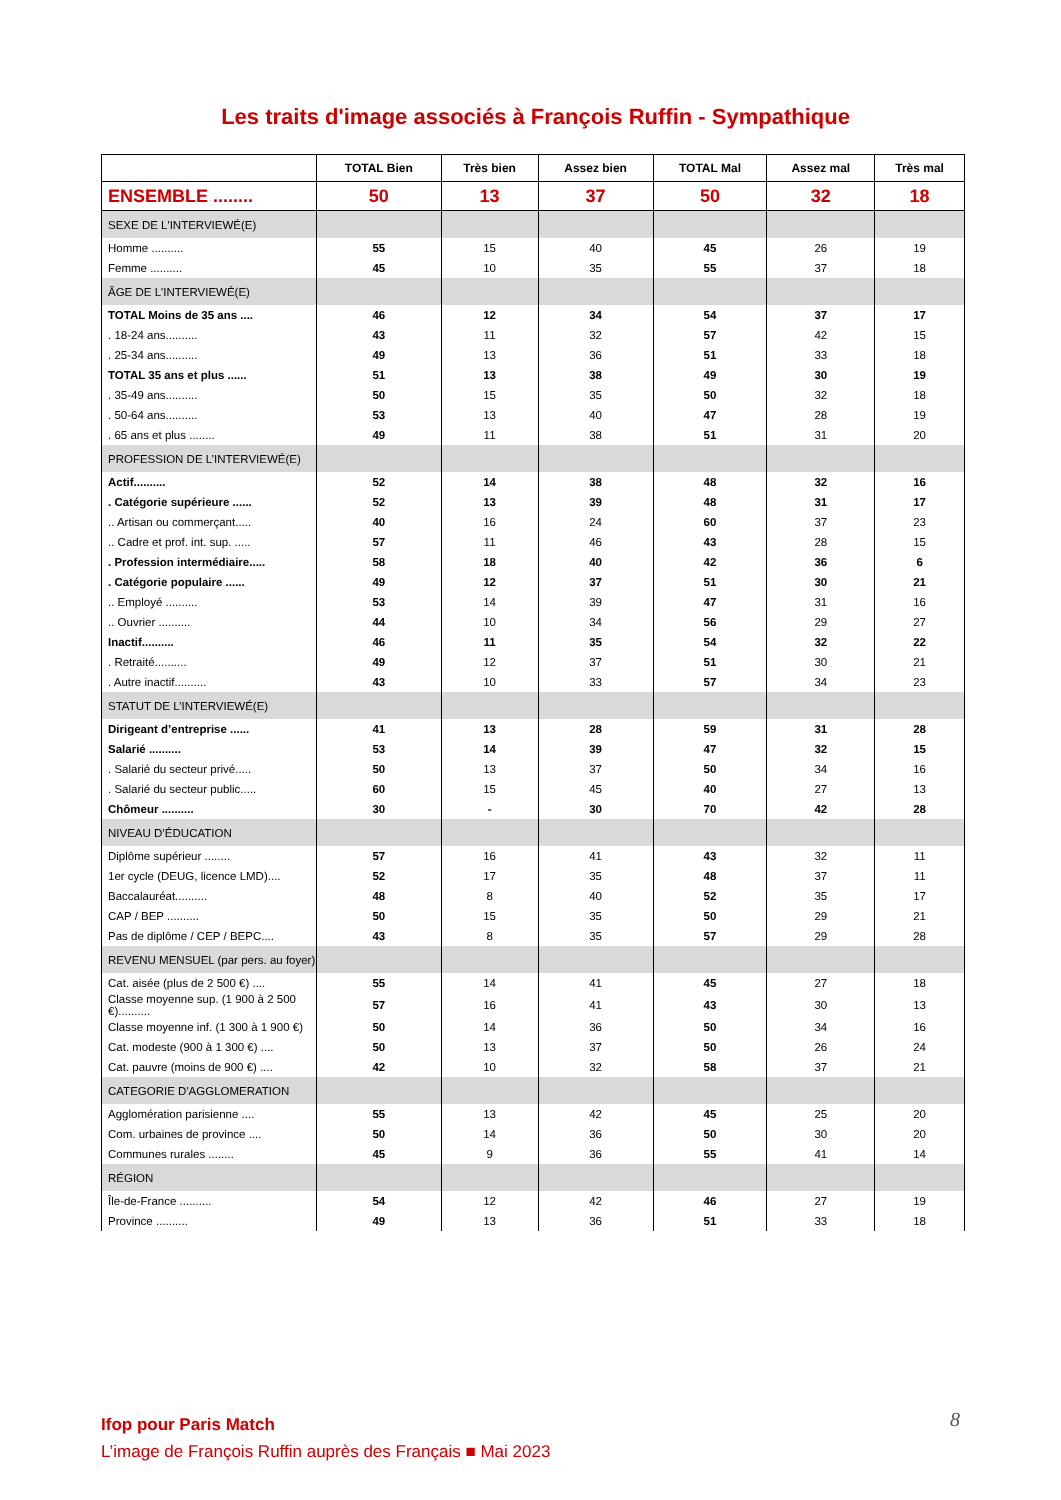Les traits d'image associés à François Ruffin - Sympathique
| | TOTAL Bien | Très bien | Assez bien | TOTAL Mal | Assez mal | Très mal |
| --- | --- | --- | --- | --- | --- | --- |
| ENSEMBLE ........ | 50 | 13 | 37 | 50 | 32 | 18 |
| SEXE DE L'INTERVIEWÉ(E) | | | | | | |
| Homme .......... | 55 | 15 | 40 | 45 | 26 | 19 |
| Femme .......... | 45 | 10 | 35 | 55 | 37 | 18 |
| ÂGE DE L'INTERVIEWÉ(E) | | | | | | |
| TOTAL Moins de 35 ans .... | 46 | 12 | 34 | 54 | 37 | 17 |
| . 18-24 ans.......... | 43 | 11 | 32 | 57 | 42 | 15 |
| . 25-34 ans.......... | 49 | 13 | 36 | 51 | 33 | 18 |
| TOTAL 35 ans et plus ...... | 51 | 13 | 38 | 49 | 30 | 19 |
| . 35-49 ans.......... | 50 | 15 | 35 | 50 | 32 | 18 |
| . 50-64 ans.......... | 53 | 13 | 40 | 47 | 28 | 19 |
| . 65 ans et plus ........ | 49 | 11 | 38 | 51 | 31 | 20 |
| PROFESSION DE L’INTERVIEWÉ(E) | | | | | | |
| Actif.......... | 52 | 14 | 38 | 48 | 32 | 16 |
| . Catégorie supérieure ...... | 52 | 13 | 39 | 48 | 31 | 17 |
| .. Artisan ou commerçant..... | 40 | 16 | 24 | 60 | 37 | 23 |
| .. Cadre et prof. int. sup. ..... | 57 | 11 | 46 | 43 | 28 | 15 |
| . Profession intermédiaire..... | 58 | 18 | 40 | 42 | 36 | 6 |
| . Catégorie populaire ...... | 49 | 12 | 37 | 51 | 30 | 21 |
| .. Employé .......... | 53 | 14 | 39 | 47 | 31 | 16 |
| .. Ouvrier .......... | 44 | 10 | 34 | 56 | 29 | 27 |
| Inactif.......... | 46 | 11 | 35 | 54 | 32 | 22 |
| . Retraité.......... | 49 | 12 | 37 | 51 | 30 | 21 |
| . Autre inactif.......... | 43 | 10 | 33 | 57 | 34 | 23 |
| STATUT DE L’INTERVIEWÉ(E) | | | | | | |
| Dirigeant d’entreprise ...... | 41 | 13 | 28 | 59 | 31 | 28 |
| Salarié .......... | 53 | 14 | 39 | 47 | 32 | 15 |
| . Salarié du secteur privé..... | 50 | 13 | 37 | 50 | 34 | 16 |
| . Salarié du secteur public..... | 60 | 15 | 45 | 40 | 27 | 13 |
| Chômeur .......... | 30 | - | 30 | 70 | 42 | 28 |
| NIVEAU D’ÉDUCATION | | | | | | |
| Diplôme supérieur ........ | 57 | 16 | 41 | 43 | 32 | 11 |
| 1er cycle (DEUG, licence LMD).... | 52 | 17 | 35 | 48 | 37 | 11 |
| Baccalauréat.......... | 48 | 8 | 40 | 52 | 35 | 17 |
| CAP / BEP .......... | 50 | 15 | 35 | 50 | 29 | 21 |
| Pas de diplôme / CEP / BEPC.... | 43 | 8 | 35 | 57 | 29 | 28 |
| REVENU MENSUEL (par pers. au foyer) | | | | | | |
| Cat. aisée (plus de 2 500 €) .... | 55 | 14 | 41 | 45 | 27 | 18 |
| Classe moyenne sup. (1 900 à 2 500 €).......... | 57 | 16 | 41 | 43 | 30 | 13 |
| Classe moyenne inf. (1 300 à 1 900 €) | 50 | 14 | 36 | 50 | 34 | 16 |
| Cat. modeste (900 à 1 300 €) .... | 50 | 13 | 37 | 50 | 26 | 24 |
| Cat. pauvre (moins de 900 €) .... | 42 | 10 | 32 | 58 | 37 | 21 |
| CATEGORIE D'AGGLOMERATION | | | | | | |
| Agglomération parisienne .... | 55 | 13 | 42 | 45 | 25 | 20 |
| Com. urbaines de province .... | 50 | 14 | 36 | 50 | 30 | 20 |
| Communes rurales ........ | 45 | 9 | 36 | 55 | 41 | 14 |
| RÉGION | | | | | | |
| Île-de-France .......... | 54 | 12 | 42 | 46 | 27 | 19 |
| Province .......... | 49 | 13 | 36 | 51 | 33 | 18 |
8
Ifop pour Paris Match
L’image de François Ruffin auprès des Français ■ Mai 2023